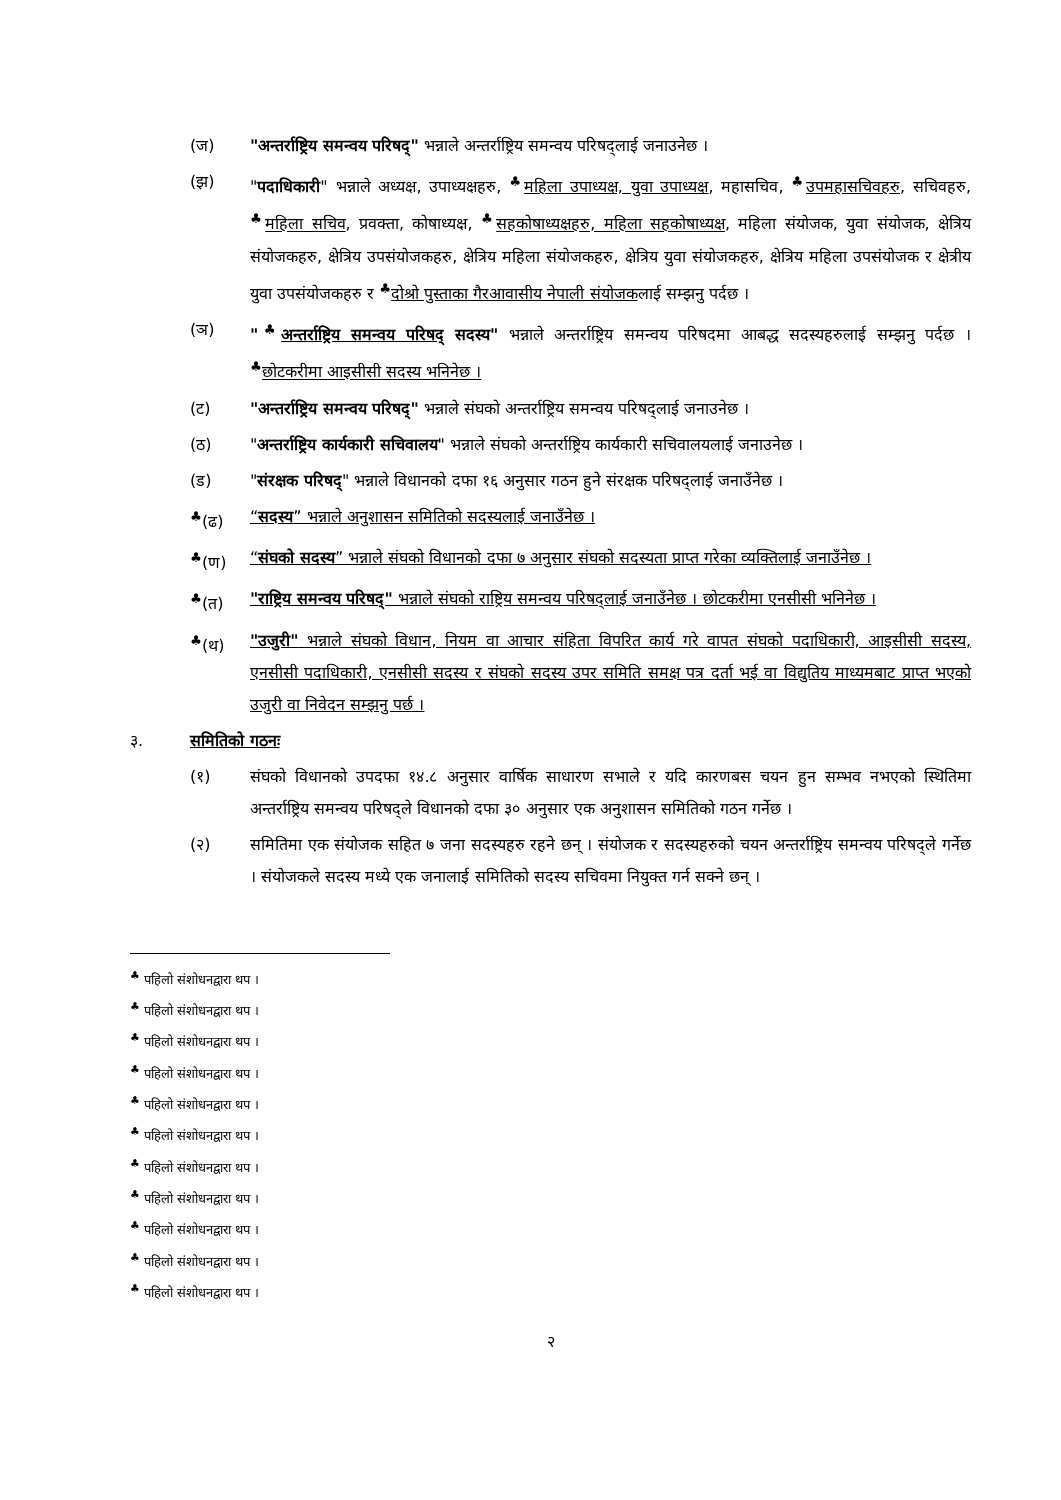(ज) "अन्तर्राष्ट्रिय समन्वय परिषद्" भन्नाले अन्तर्राष्ट्रिय समन्वय परिषद्लाई जनाउनेछ ।
(झ) "पदाधिकारी" भन्नाले अध्यक्ष, उपाध्यक्षहरु, <sup>♣</sup>महिला उपाध्यक्ष, युवा उपाध्यक्ष, महासचिव, <sup>♣</sup>उपमहासचिवहरु, सचिवहरु, <sup>♣</sup>महिला सचिव, प्रवक्ता, कोषाध्यक्ष, <sup>♣</sup>सहकोषाध्यक्षहरु, महिला सहकोषाध्यक्ष, महिला संयोजक, युवा संयोजक, क्षेत्रिय संयोजकहरु, क्षेत्रिय उपसंयोजकहरु, क्षेत्रिय महिला संयोजकहरु, क्षेत्रिय युवा संयोजकहरु, क्षेत्रिय महिला उपसंयोजक र क्षेत्रीय युवा उपसंयोजकहरु र <sup>♣</sup>दोश्रो पुस्ताका गैरआवासीय नेपाली संयोजकलाई सम्झनु पर्दछ ।
(ञ) "<sup>♣</sup>अन्तर्राष्ट्रिय समन्वय परिषद् सदस्य" भन्नाले अन्तर्राष्ट्रिय समन्वय परिषदमा आबद्ध सदस्यहरुलाई सम्झनु पर्दछ । <sup>♣</sup>छोटकरीमा आइसीसी सदस्य भनिनेछ ।
(ट) "अन्तर्राष्ट्रिय समन्वय परिषद्" भन्नाले संघको अन्तर्राष्ट्रिय समन्वय परिषद्लाई जनाउनेछ ।
(ठ) "अन्तर्राष्ट्रिय कार्यकारी सचिवालय" भन्नाले संघको अन्तर्राष्ट्रिय कार्यकारी सचिवालयलाई जनाउनेछ ।
(ड) "संरक्षक परिषद्" भन्नाले विधानको दफा १६ अनुसार गठन हुने संरक्षक परिषद्लाई जनाउँनेछ ।
<sup>♣</sup>(ढ) “सदस्य” भन्नाले अनुशासन समितिको सदस्यलाई जनाउँनेछ ।
<sup>♣</sup>(ण) “संघको सदस्य” भन्नाले संघको विधानको दफा ७ अनुसार संघको सदस्यता प्राप्त गरेका व्यक्तिलाई जनाउँनेछ ।
<sup>♣</sup>(त) "राष्ट्रिय समन्वय परिषद्" भन्नाले संघको राष्ट्रिय समन्वय परिषद्लाई जनाउँनेछ । छोटकरीमा एनसीसी भनिनेछ ।
<sup>♣</sup>(थ) "उजुरी" भन्नाले संघको विधान, नियम वा आचार संहिता विपरित कार्य गरे वापत संघको पदाधिकारी, आइसीसी सदस्य, एनसीसी पदाधिकारी, एनसीसी सदस्य र संघको सदस्य उपर समिति समक्ष पत्र दर्ता भई वा विद्युतिय माध्यमबाट प्राप्त भएको उजुरी वा निवेदन सम्झनु पर्छ ।
३. समितिको गठनः
(१) संघको विधानको उपदफा १४.८ अनुसार वार्षिक साधारण सभाले र यदि कारणबस चयन हुन सम्भव नभएको स्थितिमा अन्तर्राष्ट्रिय समन्वय परिषद्ले विधानको दफा ३० अनुसार एक अनुशासन समितिको गठन गर्नेछ ।
(२) समितिमा एक संयोजक सहित ७ जना सदस्यहरु रहने छन् । संयोजक र सदस्यहरुको चयन अन्तर्राष्ट्रिय समन्वय परिषद्ले गर्नेछ । संयोजकले सदस्य मध्ये एक जनालाई समितिको सदस्य सचिवमा नियुक्त गर्न सक्ने छन् ।
<sup>♣</sup> पहिलो संशोधनद्वारा थप ।
<sup>♣</sup> पहिलो संशोधनद्वारा थप ।
<sup>♣</sup> पहिलो संशोधनद्वारा थप ।
<sup>♣</sup> पहिलो संशोधनद्वारा थप ।
<sup>♣</sup> पहिलो संशोधनद्वारा थप ।
<sup>♣</sup> पहिलो संशोधनद्वारा थप ।
<sup>♣</sup> पहिलो संशोधनद्वारा थप ।
<sup>♣</sup> पहिलो संशोधनद्वारा थप ।
<sup>♣</sup> पहिलो संशोधनद्वारा थप ।
<sup>♣</sup> पहिलो संशोधनद्वारा थप ।
<sup>♣</sup> पहिलो संशोधनद्वारा थप ।
२